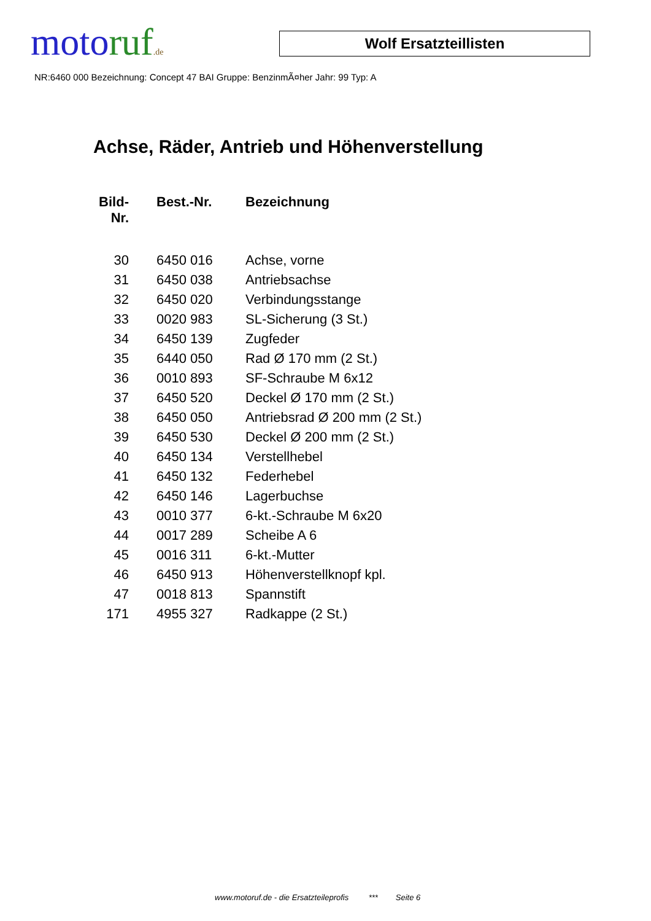motoruf.de
Wolf Ersatzteillisten
NR:6460 000 Bezeichnung: Concept 47 BAI Gruppe: BenzinmÃ¤her Jahr: 99 Typ: A
Achse, Räder, Antrieb und Höhenverstellung
| Bild- Nr. | Best.-Nr. | Bezeichnung |
| --- | --- | --- |
| 30 | 6450 016 | Achse, vorne |
| 31 | 6450 038 | Antriebsachse |
| 32 | 6450 020 | Verbindungsstange |
| 33 | 0020 983 | SL-Sicherung (3 St.) |
| 34 | 6450 139 | Zugfeder |
| 35 | 6440 050 | Rad Ø 170 mm (2 St.) |
| 36 | 0010 893 | SF-Schraube M 6x12 |
| 37 | 6450 520 | Deckel Ø 170 mm (2 St.) |
| 38 | 6450 050 | Antriebsrad Ø 200 mm (2 St.) |
| 39 | 6450 530 | Deckel Ø 200 mm (2 St.) |
| 40 | 6450 134 | Verstellhebel |
| 41 | 6450 132 | Federhebel |
| 42 | 6450 146 | Lagerbuchse |
| 43 | 0010 377 | 6-kt.-Schraube M 6x20 |
| 44 | 0017 289 | Scheibe A 6 |
| 45 | 0016 311 | 6-kt.-Mutter |
| 46 | 6450 913 | Höhenverstellknopf kpl. |
| 47 | 0018 813 | Spannstift |
| 171 | 4955 327 | Radkappe (2 St.) |
www.motoruf.de - die Ersatzteileprofis *** Seite 6